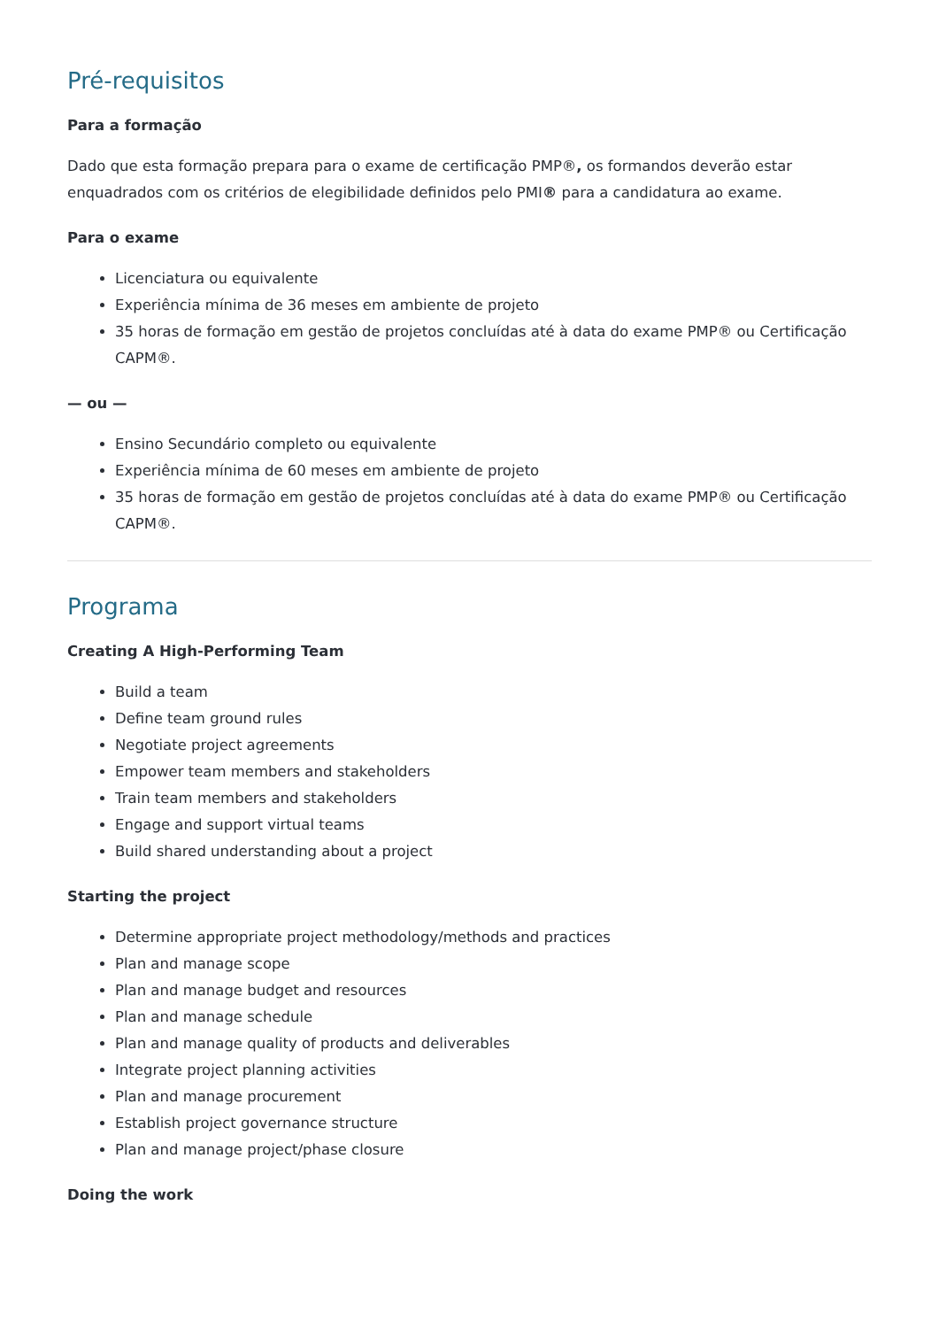Pré-requisitos
Para a formação
Dado que esta formação prepara para o exame de certificação PMP®, os formandos deverão estar enquadrados com os critérios de elegibilidade definidos pelo PMI® para a candidatura ao exame.
Para o exame
Licenciatura ou equivalente
Experiência mínima de 36 meses em ambiente de projeto
35 horas de formação em gestão de projetos concluídas até à data do exame PMP® ou Certificação CAPM®.
— ou —
Ensino Secundário completo ou equivalente
Experiência mínima de 60 meses em ambiente de projeto
35 horas de formação em gestão de projetos concluídas até à data do exame PMP® ou Certificação CAPM®.
Programa
Creating A High-Performing Team
Build a team
Define team ground rules
Negotiate project agreements
Empower team members and stakeholders
Train team members and stakeholders
Engage and support virtual teams
Build shared understanding about a project
Starting the project
Determine appropriate project methodology/methods and practices
Plan and manage scope
Plan and manage budget and resources
Plan and manage schedule
Plan and manage quality of products and deliverables
Integrate project planning activities
Plan and manage procurement
Establish project governance structure
Plan and manage project/phase closure
Doing the work